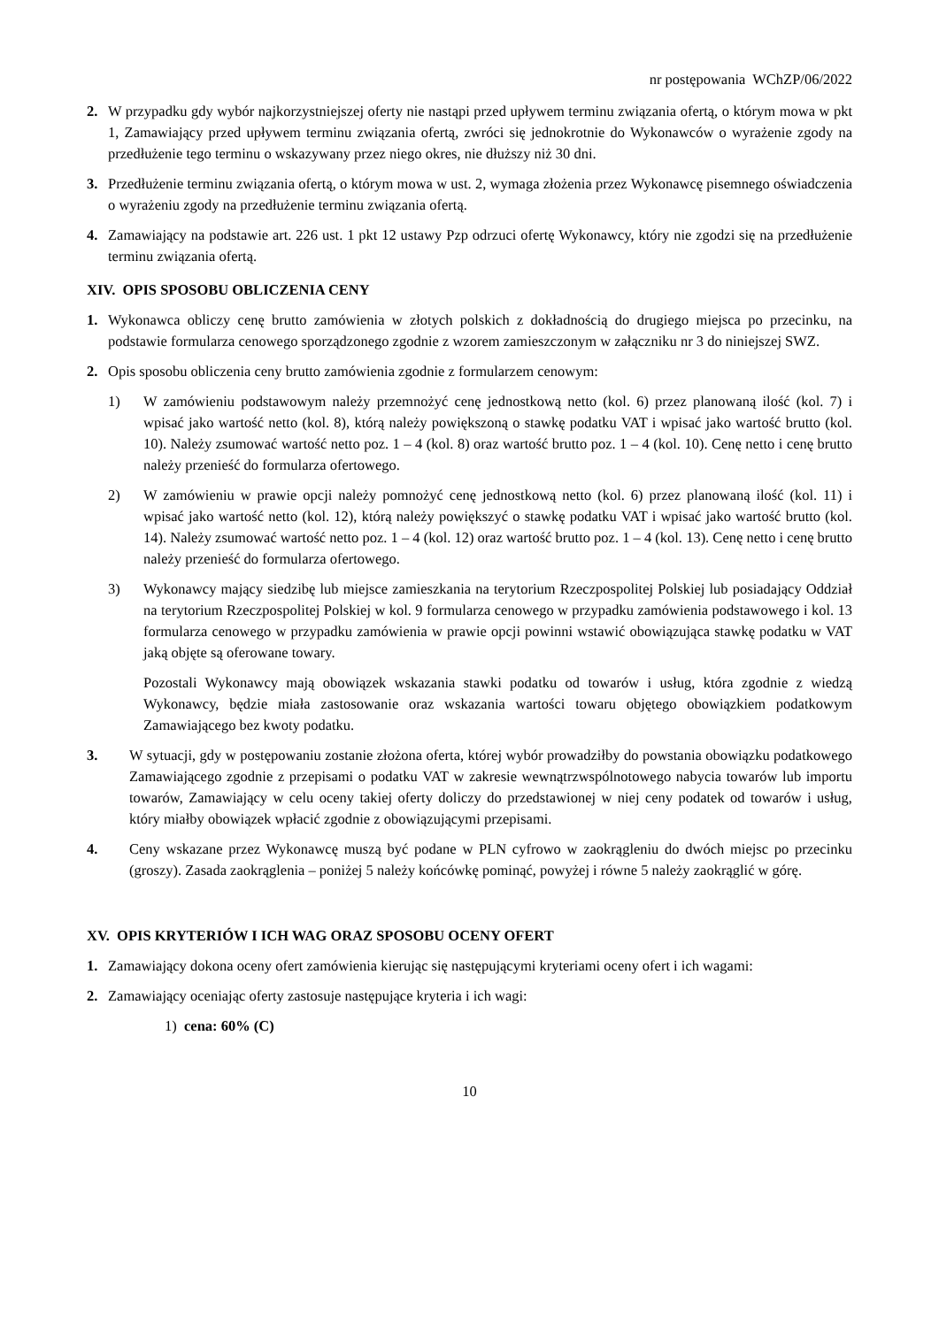nr postępowania WChZP/06/2022
2. W przypadku gdy wybór najkorzystniejszej oferty nie nastąpi przed upływem terminu związania ofertą, o którym mowa w pkt 1, Zamawiający przed upływem terminu związania ofertą, zwróci się jednokrotnie do Wykonawców o wyrażenie zgody na przedłużenie tego terminu o wskazywany przez niego okres, nie dłuższy niż 30 dni.
3. Przedłużenie terminu związania ofertą, o którym mowa w ust. 2, wymaga złożenia przez Wykonawcę pisemnego oświadczenia o wyrażeniu zgody na przedłużenie terminu związania ofertą.
4. Zamawiający na podstawie art. 226 ust. 1 pkt 12 ustawy Pzp odrzuci ofertę Wykonawcy, który nie zgodzi się na przedłużenie terminu związania ofertą.
XIV. OPIS SPOSOBU OBLICZENIA CENY
1. Wykonawca obliczy cenę brutto zamówienia w złotych polskich z dokładnością do drugiego miejsca po przecinku, na podstawie formularza cenowego sporządzonego zgodnie z wzorem zamieszczonym w załączniku nr 3 do niniejszej SWZ.
2. Opis sposobu obliczenia ceny brutto zamówienia zgodnie z formularzem cenowym:
1) W zamówieniu podstawowym należy przemnożyć cenę jednostkową netto (kol. 6) przez planowaną ilość (kol. 7) i wpisać jako wartość netto (kol. 8), którą należy powiększoną o stawkę podatku VAT i wpisać jako wartość brutto (kol. 10). Należy zsumować wartość netto poz. 1 – 4 (kol. 8) oraz wartość brutto poz. 1 – 4 (kol. 10). Cenę netto i cenę brutto należy przenieść do formularza ofertowego.
2) W zamówieniu w prawie opcji należy pomnożyć cenę jednostkową netto (kol. 6) przez planowaną ilość (kol. 11) i wpisać jako wartość netto (kol. 12), którą należy powiększyć o stawkę podatku VAT i wpisać jako wartość brutto (kol. 14). Należy zsumować wartość netto poz. 1 – 4 (kol. 12) oraz wartość brutto poz. 1 – 4 (kol. 13). Cenę netto i cenę brutto należy przenieść do formularza ofertowego.
3) Wykonawcy mający siedzibę lub miejsce zamieszkania na terytorium Rzeczpospolitej Polskiej lub posiadający Oddział na terytorium Rzeczpospolitej Polskiej w kol. 9 formularza cenowego w przypadku zamówienia podstawowego i kol. 13 formularza cenowego w przypadku zamówienia w prawie opcji powinni wstawić obowiązująca stawkę podatku w VAT jaką objęte są oferowane towary.
Pozostali Wykonawcy mają obowiązek wskazania stawki podatku od towarów i usług, która zgodnie z wiedzą Wykonawcy, będzie miała zastosowanie oraz wskazania wartości towaru objętego obowiązkiem podatkowym Zamawiającego bez kwoty podatku.
3. W sytuacji, gdy w postępowaniu zostanie złożona oferta, której wybór prowadziłby do powstania obowiązku podatkowego Zamawiającego zgodnie z przepisami o podatku VAT w zakresie wewnątrzwspólnotowego nabycia towarów lub importu towarów, Zamawiający w celu oceny takiej oferty doliczy do przedstawionej w niej ceny podatek od towarów i usług, który miałby obowiązek wpłacić zgodnie z obowiązującymi przepisami.
4. Ceny wskazane przez Wykonawcę muszą być podane w PLN cyfrowo w zaokrągleniu do dwóch miejsc po przecinku (groszy). Zasada zaokrąglenia – poniżej 5 należy końcówkę pominąć, powyżej i równe 5 należy zaokrąglić w górę.
XV. OPIS KRYTERIÓW I ICH WAG ORAZ SPOSOBU OCENY OFERT
1. Zamawiający dokona oceny ofert zamówienia kierując się następującymi kryteriami oceny ofert i ich wagami:
2. Zamawiający oceniając oferty zastosuje następujące kryteria i ich wagi:
1) cena: 60% (C)
10